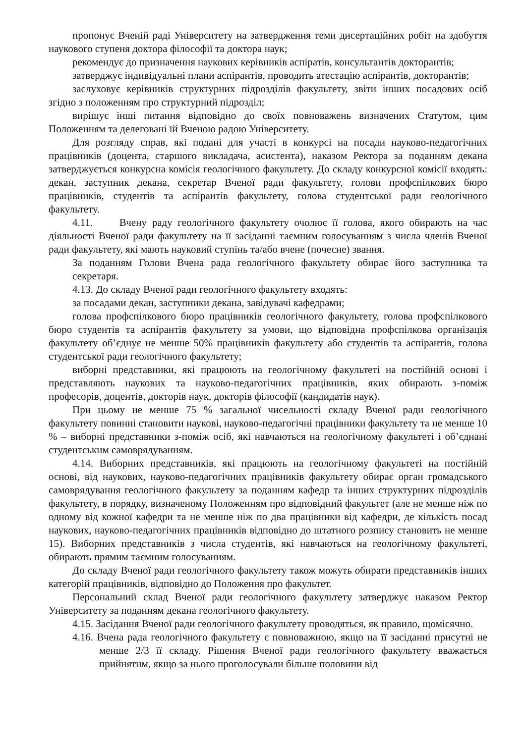пропонує Вченій раді Університету на затвердження теми дисертаційних робіт на здобуття наукового ступеня доктора філософії та доктора наук;
рекомендує до призначення наукових керівників аспіратів, консультантів докторантів;
затверджує індивідуальні плани аспірантів, проводить атестацію аспірантів, докторантів;
заслуховує керівників структурних підрозділів факультету, звіти інших посадових осіб згідно з положенням про структурний підрозділ;
вирішує інші питання відповідно до своїх повноважень визначених Статутом, цим Положенням та делеговані їй Вченою радою Університету.
Для розгляду справ, які подані для участі в конкурсі на посади науково-педагогічних працівників (доцента, старшого викладача, асистента), наказом Ректора за поданням декана затверджується конкурсна комісія геологічного факультету. До складу конкурсної комісії входять: декан, заступник декана, секретар Вченої ради факультету, голови профспілкових бюро працівників, студентів та аспірантів факультету, голова студентської ради геологічного факультету.
4.11. Вчену раду геологічного факультету очолює її голова, якого обирають на час діяльності Вченої ради факультету на її засіданні таємним голосуванням з числа членів Вченої ради факультету, які мають науковий ступінь та/або вчене (почесне) звання.
За поданням Голови Вчена рада геологічного факультету обирає його заступника та секретаря.
4.13. До складу Вченої ради геологічного факультету входять:
за посадами декан, заступники декана, завідувачі кафедрами;
голова профспілкового бюро працівників геологічного факультету, голова профспілкового бюро студентів та аспірантів факультету за умови, що відповідна профспілкова організація факультету об’єднує не менше 50% працівників факультету або студентів та аспірантів, голова студентської ради геологічного факультету;
виборні представники, які працюють на геологічному факультеті на постійній основі і представляють наукових та науково-педагогічних працівників, яких обирають з-поміж професорів, доцентів, докторів наук, докторів філософії (кандидатів наук).
При цьому не менше 75 % загальної чисельності складу Вченої ради геологічного факультету повинні становити наукові, науково-педагогічні працівники факультету та не менше 10 % – виборні представники з-поміж осіб, які навчаються на геологічному факультеті і об’єднані студентським самоврядуванням.
4.14. Виборних представників, які працюють на геологічному факультеті на постійній основі, від наукових, науково-педагогічних працівників факультету обирає орган громадського самоврядування геологічного факультету за поданням кафедр та інших структурних підрозділів факультету, в порядку, визначеному Положенням про відповідний факультет (але не менше ніж по одному від кожної кафедри та не менше ніж по два працівники від кафедри, де кількість посад наукових, науково-педагогічних працівників відповідно до штатного розпису становить не менше 15). Виборних представників з числа студентів, які навчаються на геологічному факультеті, обирають прямим таємним голосуванням.
До складу Вченої ради геологічного факультету також можуть обирати представників інших категорій працівників, відповідно до Положення про факультет.
Персональний склад Вченої ради геологічного факультету затверджує наказом Ректор Університету за поданням декана геологічного факультету.
4.15. Засідання Вченої ради геологічного факультету проводяться, як правило, щомісячно.
4.16. Вчена рада геологічного факультету є повноважною, якщо на її засіданні присутні не менше 2/3 її складу. Рішення Вченої ради геологічного факультету вважається прийнятим, якщо за нього проголосували більше половини від